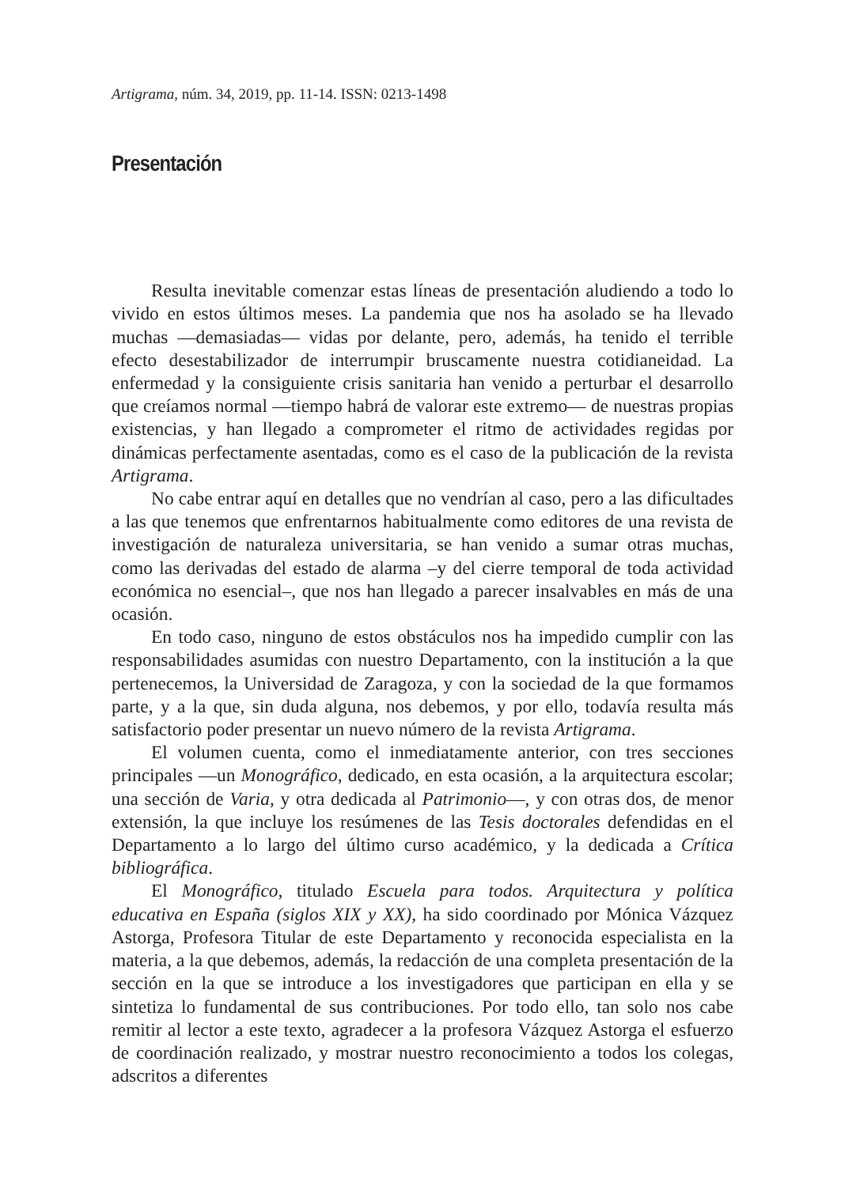Artigrama, núm. 34, 2019, pp. 11-14. ISSN: 0213-1498
Presentación
Resulta inevitable comenzar estas líneas de presentación aludiendo a todo lo vivido en estos últimos meses. La pandemia que nos ha asolado se ha llevado muchas —demasiadas— vidas por delante, pero, además, ha tenido el terrible efecto desestabilizador de interrumpir bruscamente nuestra cotidianeidad. La enfermedad y la consiguiente crisis sanitaria han venido a perturbar el desarrollo que creíamos normal —tiempo habrá de valorar este extremo— de nuestras propias existencias, y han llegado a comprometer el ritmo de actividades regidas por dinámicas perfectamente asentadas, como es el caso de la publicación de la revista Artigrama.
No cabe entrar aquí en detalles que no vendrían al caso, pero a las dificultades a las que tenemos que enfrentarnos habitualmente como editores de una revista de investigación de naturaleza universitaria, se han venido a sumar otras muchas, como las derivadas del estado de alarma –y del cierre temporal de toda actividad económica no esencial–, que nos han llegado a parecer insalvables en más de una ocasión.
En todo caso, ninguno de estos obstáculos nos ha impedido cumplir con las responsabilidades asumidas con nuestro Departamento, con la institución a la que pertenecemos, la Universidad de Zaragoza, y con la sociedad de la que formamos parte, y a la que, sin duda alguna, nos debemos, y por ello, todavía resulta más satisfactorio poder presentar un nuevo número de la revista Artigrama.
El volumen cuenta, como el inmediatamente anterior, con tres secciones principales —un Monográfico, dedicado, en esta ocasión, a la arquitectura escolar; una sección de Varia, y otra dedicada al Patrimonio—, y con otras dos, de menor extensión, la que incluye los resúmenes de las Tesis doctorales defendidas en el Departamento a lo largo del último curso académico, y la dedicada a Crítica bibliográfica.
El Monográfico, titulado Escuela para todos. Arquitectura y política educativa en España (siglos XIX y XX), ha sido coordinado por Mónica Vázquez Astorga, Profesora Titular de este Departamento y reconocida especialista en la materia, a la que debemos, además, la redacción de una completa presentación de la sección en la que se introduce a los investigadores que participan en ella y se sintetiza lo fundamental de sus contribuciones. Por todo ello, tan solo nos cabe remitir al lector a este texto, agradecer a la profesora Vázquez Astorga el esfuerzo de coordinación realizado, y mostrar nuestro reconocimiento a todos los colegas, adscritos a diferentes